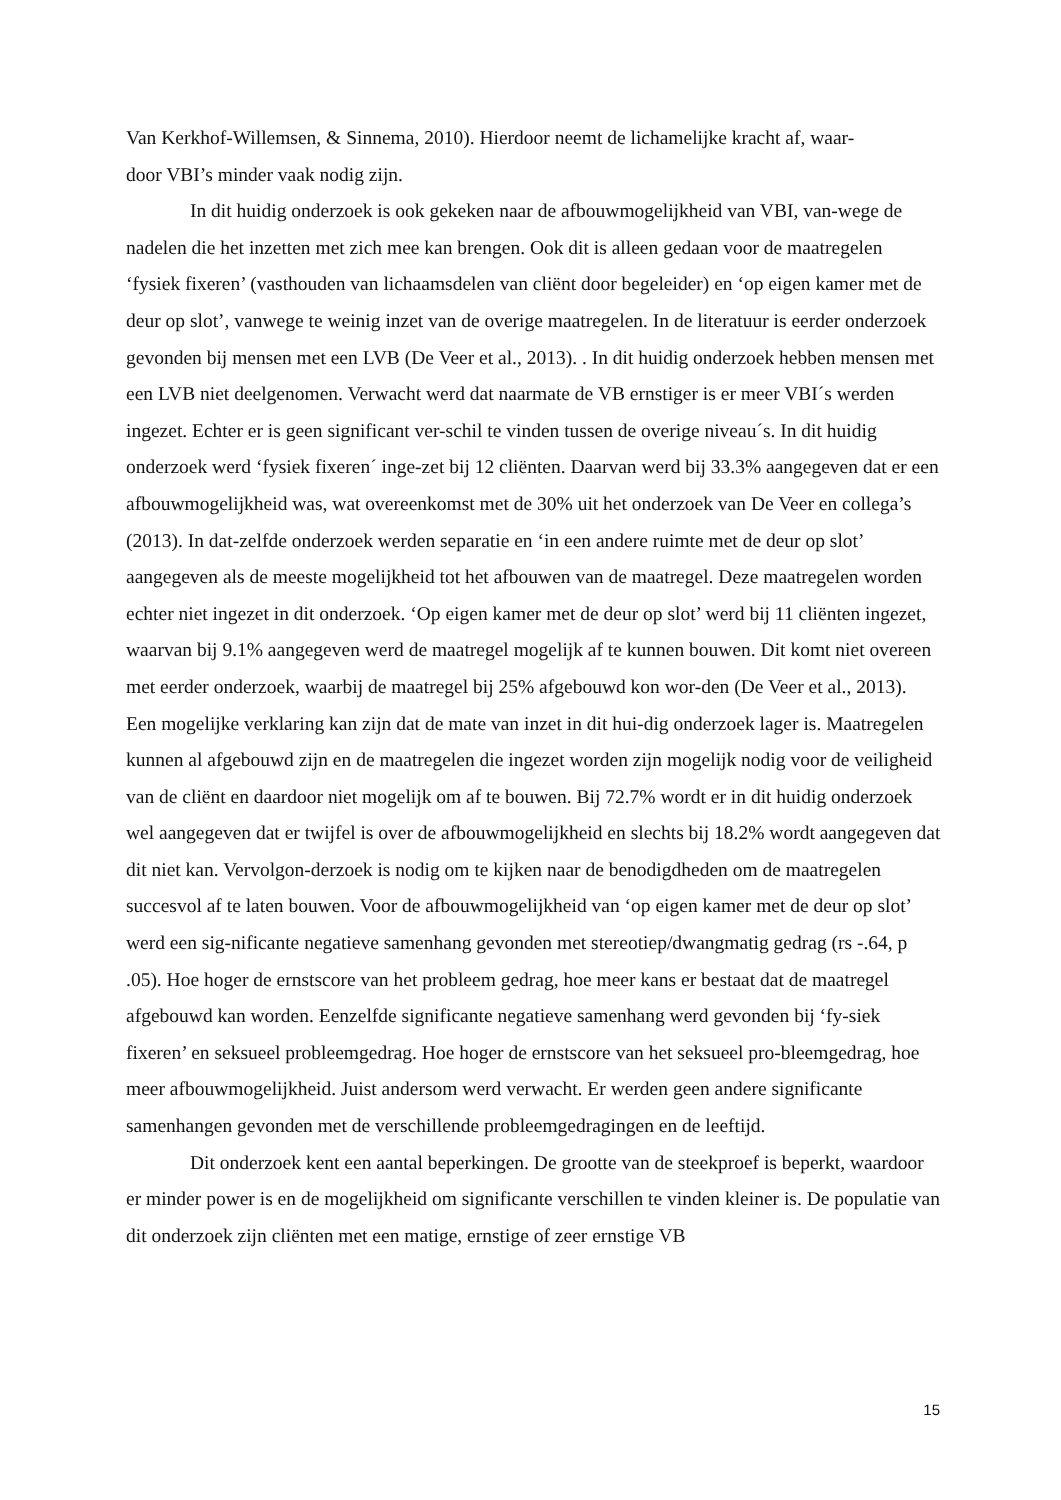Van Kerkhof-Willemsen, & Sinnema, 2010). Hierdoor neemt de lichamelijke kracht af, waar-
door VBI’s minder vaak nodig zijn.
In dit huidig onderzoek is ook gekeken naar de afbouwmogelijkheid van VBI, van-wege de nadelen die het inzetten met zich mee kan brengen. Ook dit is alleen gedaan voor de maatregelen ‘fysiek fixeren’ (vasthouden van lichaamsdelen van cliënt door begeleider) en ‘op eigen kamer met de deur op slot’, vanwege te weinig inzet van de overige maatregelen. In de literatuur is eerder onderzoek gevonden bij mensen met een LVB (De Veer et al., 2013). . In dit huidig onderzoek hebben mensen met een LVB niet deelgenomen. Verwacht werd dat naarmate de VB ernstiger is er meer VBI´s werden ingezet. Echter er is geen significant ver-schil te vinden tussen de overige niveau´s. In dit huidig onderzoek werd ‘fysiek fixeren´ inge-zet bij 12 cliënten. Daarvan werd bij 33.3% aangegeven dat er een afbouwmogelijkheid was, wat overeenkomst met de 30% uit het onderzoek van De Veer en collega’s (2013). In dat-zelfde onderzoek werden separatie en ‘in een andere ruimte met de deur op slot’ aangegeven als de meeste mogelijkheid tot het afbouwen van de maatregel. Deze maatregelen worden echter niet ingezet in dit onderzoek. ‘Op eigen kamer met de deur op slot’ werd bij 11 cliënten ingezet, waarvan bij 9.1% aangegeven werd de maatregel mogelijk af te kunnen bouwen. Dit komt niet overeen met eerder onderzoek, waarbij de maatregel bij 25% afgebouwd kon wor-den (De Veer et al., 2013). Een mogelijke verklaring kan zijn dat de mate van inzet in dit hui-dig onderzoek lager is. Maatregelen kunnen al afgebouwd zijn en de maatregelen die ingezet worden zijn mogelijk nodig voor de veiligheid van de cliënt en daardoor niet mogelijk om af te bouwen. Bij 72.7% wordt er in dit huidig onderzoek wel aangegeven dat er twijfel is over de afbouwmogelijkheid en slechts bij 18.2% wordt aangegeven dat dit niet kan. Vervolgon-derzoek is nodig om te kijken naar de benodigdheden om de maatregelen succesvol af te laten bouwen. Voor de afbouwmogelijkheid van ‘op eigen kamer met de deur op slot’ werd een sig-nificante negatieve samenhang gevonden met stereotiep/dwangmatig gedrag (rs -.64, p .05). Hoe hoger de ernstscore van het probleem gedrag, hoe meer kans er bestaat dat de maatregel afgebouwd kan worden. Eenzelfde significante negatieve samenhang werd gevonden bij ‘fy-siek fixeren’ en seksueel probleemgedrag. Hoe hoger de ernstscore van het seksueel pro-bleemgedrag, hoe meer afbouwmogelijkheid. Juist andersom werd verwacht. Er werden geen andere significante samenhangen gevonden met de verschillende probleemgedragingen en de leeftijd.
Dit onderzoek kent een aantal beperkingen. De grootte van de steekproef is beperkt, waardoor er minder power is en de mogelijkheid om significante verschillen te vinden kleiner is. De populatie van dit onderzoek zijn cliënten met een matige, ernstige of zeer ernstige VB
15